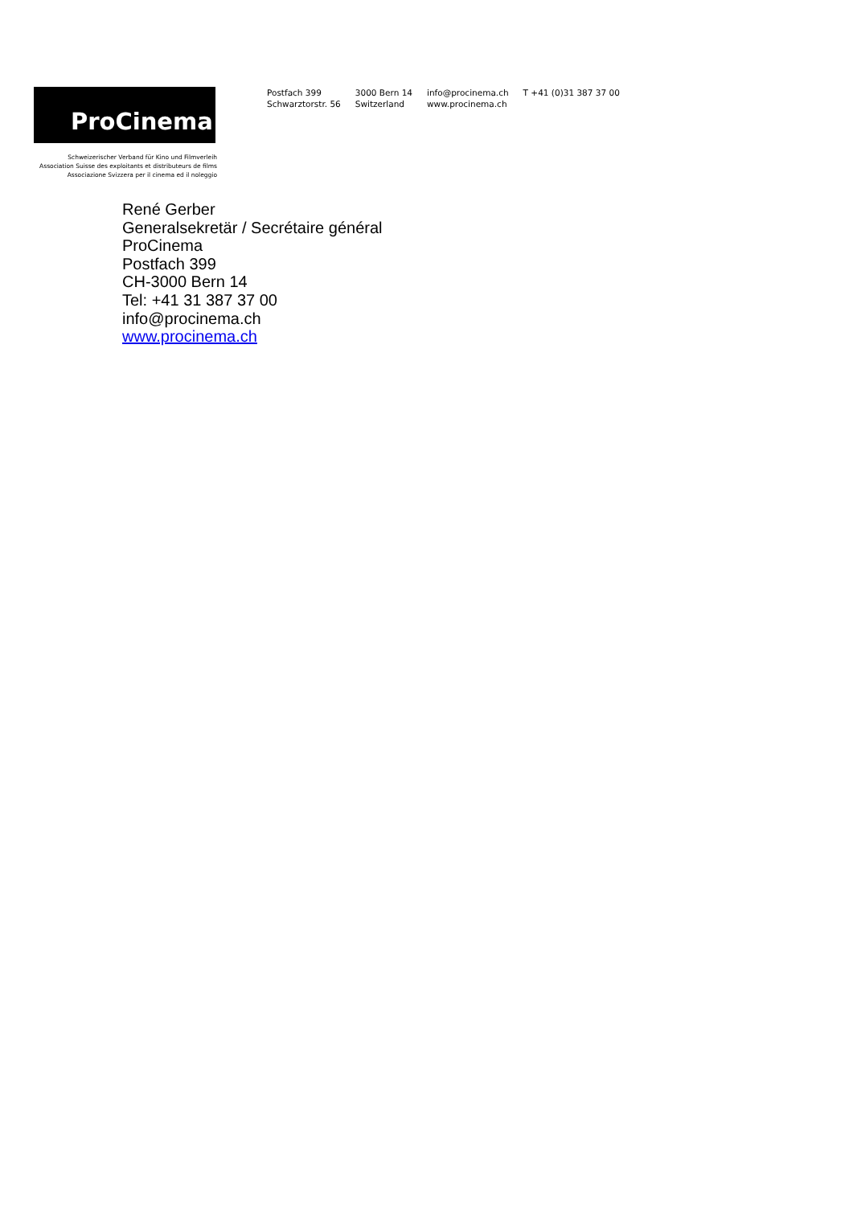ProCinema
Schweizerischer Verband für Kino und Filmverleih
Association Suisse des exploitants et distributeurs de films
Associazione Svizzera per il cinema ed il noleggio
Postfach 399
Schwarztorstr. 56
3000 Bern 14
Switzerland
info@procinema.ch
www.procinema.ch
T +41 (0)31 387 37 00
René Gerber
Generalsekretär / Secrétaire général
ProCinema
Postfach 399
CH-3000 Bern 14
Tel: +41 31 387 37 00
info@procinema.ch
www.procinema.ch